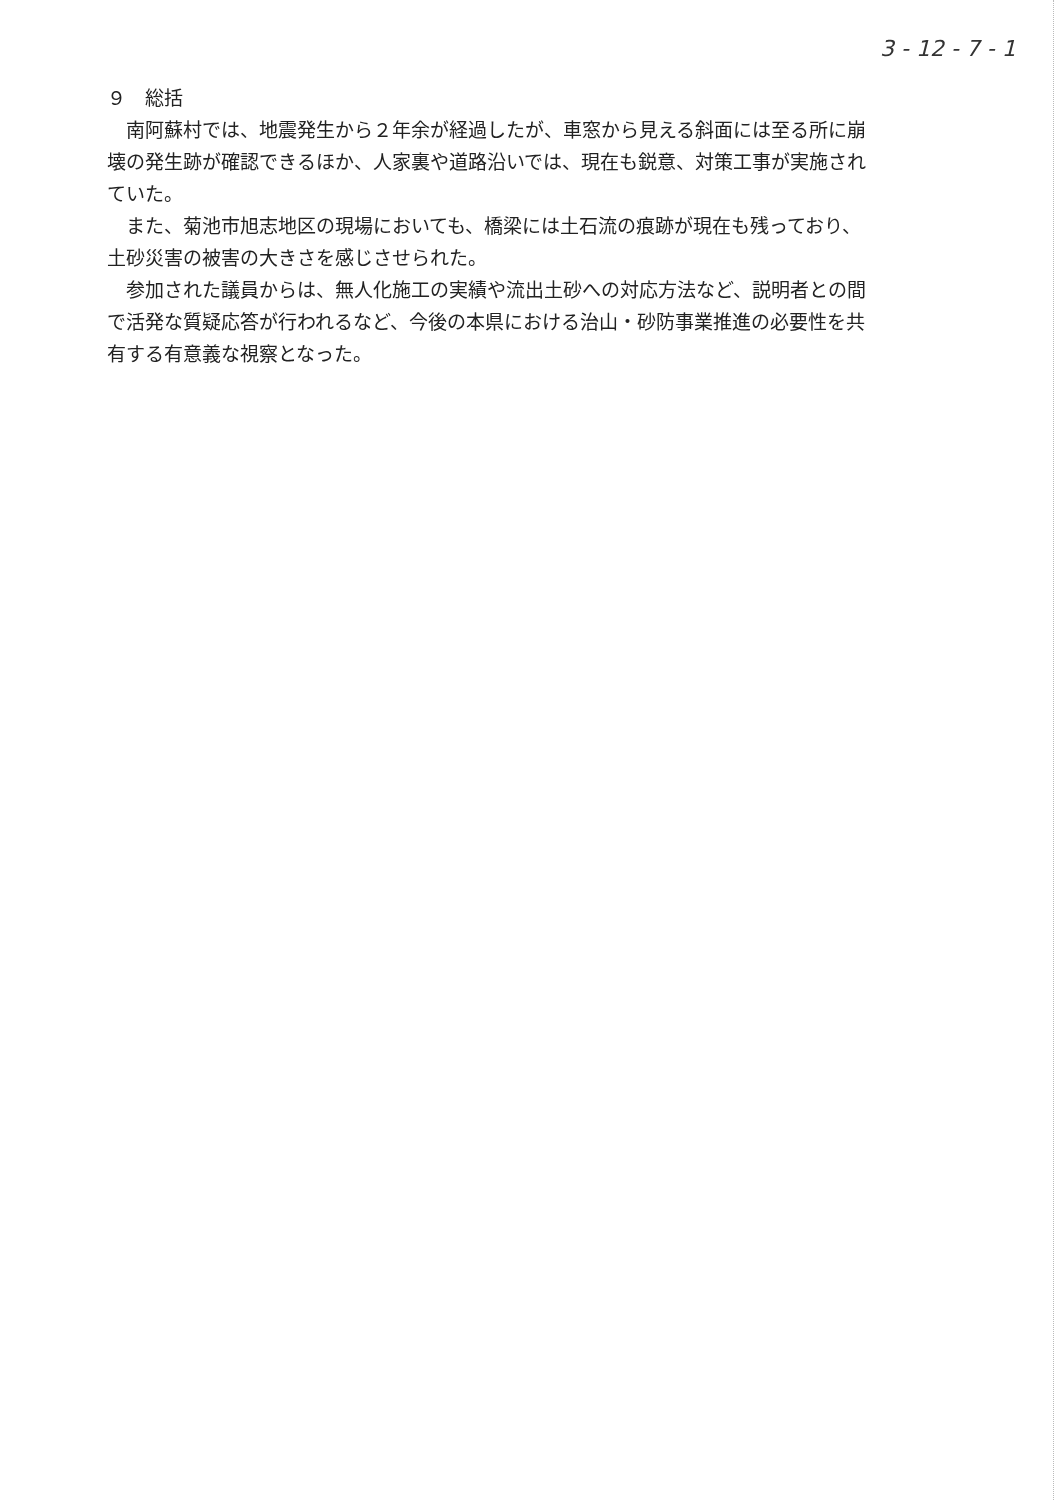3 - 12 - 7 - 1
９　総括
南阿蘇村では、地震発生から２年余が経過したが、車窓から見える斜面には至る所に崩壊の発生跡が確認できるほか、人家裏や道路沿いでは、現在も鋭意、対策工事が実施されていた。
また、菊池市旭志地区の現場においても、橋梁には土石流の痕跡が現在も残っており、土砂災害の被害の大きさを感じさせられた。
参加された議員からは、無人化施工の実績や流出土砂への対応方法など、説明者との間で活発な質疑応答が行われるなど、今後の本県における治山・砂防事業推進の必要性を共有する有意義な視察となった。